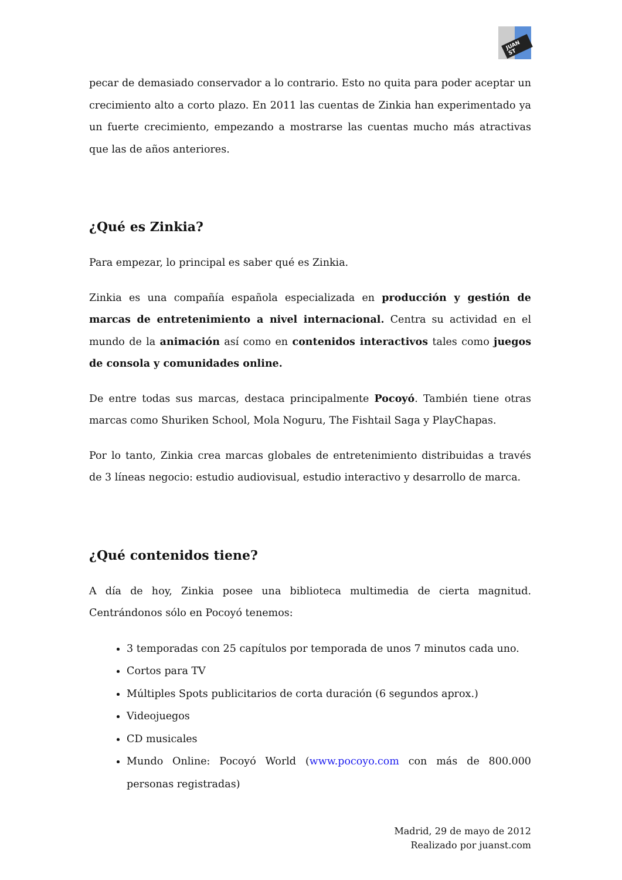JUAN ST
pecar de demasiado conservador a lo contrario. Esto no quita para poder aceptar un crecimiento alto a corto plazo. En 2011 las cuentas de Zinkia han experimentado ya un fuerte crecimiento, empezando a mostrarse las cuentas mucho más atractivas que las de años anteriores.
¿Qué es Zinkia?
Para empezar, lo principal es saber qué es Zinkia.
Zinkia es una compañía española especializada en producción y gestión de marcas de entretenimiento a nivel internacional. Centra su actividad en el mundo de la animación así como en contenidos interactivos tales como juegos de consola y comunidades online.
De entre todas sus marcas, destaca principalmente Pocoyó. También tiene otras marcas como Shuriken School, Mola Noguru, The Fishtail Saga y PlayChapas.
Por lo tanto, Zinkia crea marcas globales de entretenimiento distribuidas a través de 3 líneas negocio: estudio audiovisual, estudio interactivo y desarrollo de marca.
¿Qué contenidos tiene?
A día de hoy, Zinkia posee una biblioteca multimedia de cierta magnitud. Centrándonos sólo en Pocoyó tenemos:
3 temporadas con 25 capítulos por temporada de unos 7 minutos cada uno.
Cortos para TV
Múltiples Spots publicitarios de corta duración (6 segundos aprox.)
Videojuegos
CD musicales
Mundo Online: Pocoyó World (www.pocoyo.com con más de 800.000 personas registradas)
Madrid, 29 de mayo de 2012
Realizado por juanst.com